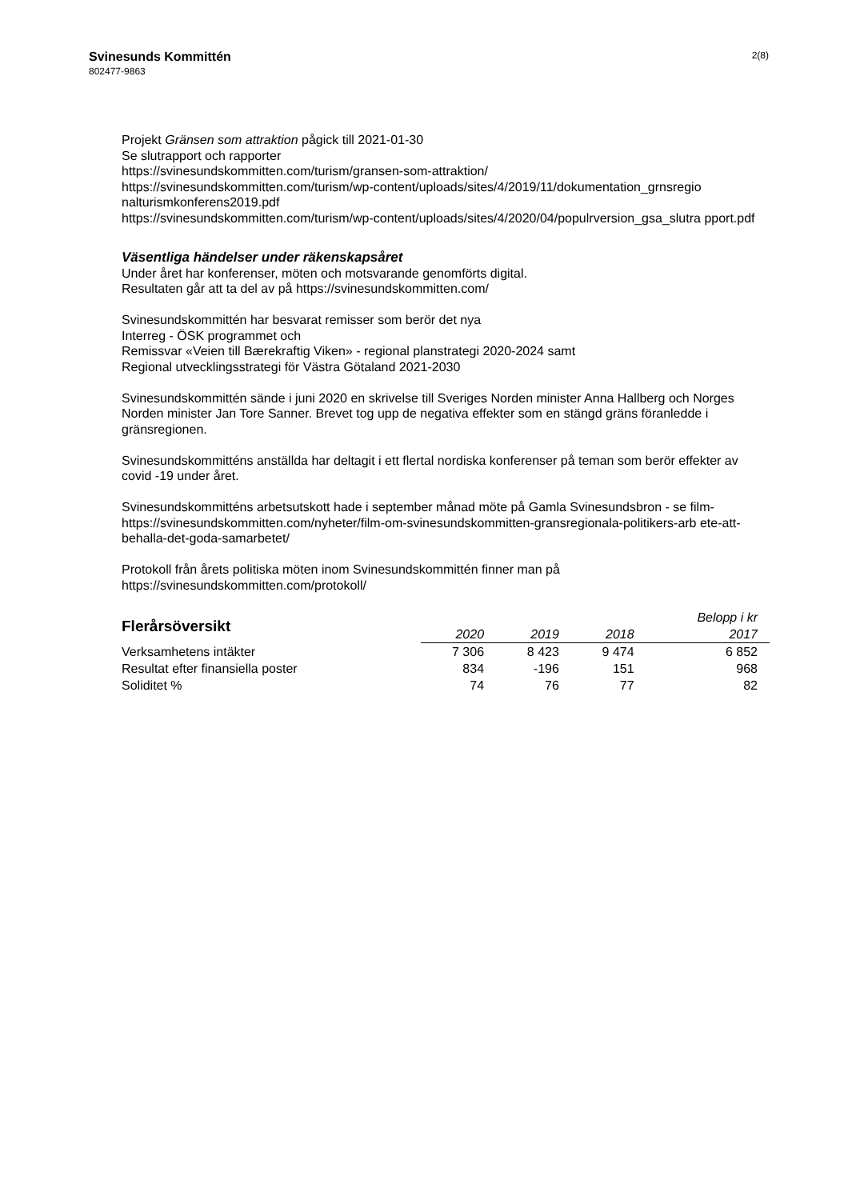Svinesunds Kommittén
802477-9863
2(8)
Projekt Gränsen som attraktion pågick till 2021-01-30
Se slutrapport och rapporter
https://svinesundskommitten.com/turism/gransen-som-attraktion/
https://svinesundskommitten.com/turism/wp-content/uploads/sites/4/2019/11/dokumentation_grnsregio nalturismkonferens2019.pdf
https://svinesundskommitten.com/turism/wp-content/uploads/sites/4/2020/04/populrversion_gsa_slutra pport.pdf
Väsentliga händelser under räkenskapsåret
Under året har konferenser, möten och motsvarande genomförts digital.
Resultaten går att ta del av på https://svinesundskommitten.com/
Svinesundskommittén har besvarat remisser som berör det nya
Interreg - ÖSK programmet och
Remissvar «Veien till Bærekraftig Viken» - regional planstrategi 2020-2024 samt
Regional utvecklingsstrategi för Västra Götaland 2021-2030
Svinesundskommittén sände i juni 2020 en skrivelse till Sveriges Norden minister Anna Hallberg och Norges Norden minister Jan Tore Sanner. Brevet tog upp de negativa effekter som en stängd gräns föranledde i gränsregionen.
Svinesundskommitténs anställda har deltagit i ett flertal nordiska konferenser på teman som berör effekter av covid -19 under året.
Svinesundskommitténs arbetsutskott hade i september månad möte på Gamla Svinesundsbron - se film-
https://svinesundskommitten.com/nyheter/film-om-svinesundskommitten-gransregionala-politikers-arb ete-att-behalla-det-goda-samarbetet/
Protokoll från årets politiska möten inom Svinesundskommittén finner man på
https://svinesundskommitten.com/protokoll/
| Flerårsöversikt | | | | Belopp i kr |
| --- | --- | --- | --- | --- |
| | 2020 | 2019 | 2018 | 2017 |
| Verksamhetens intäkter | 7 306 | 8 423 | 9 474 | 6 852 |
| Resultat efter finansiella poster | 834 | -196 | 151 | 968 |
| Soliditet % | 74 | 76 | 77 | 82 |